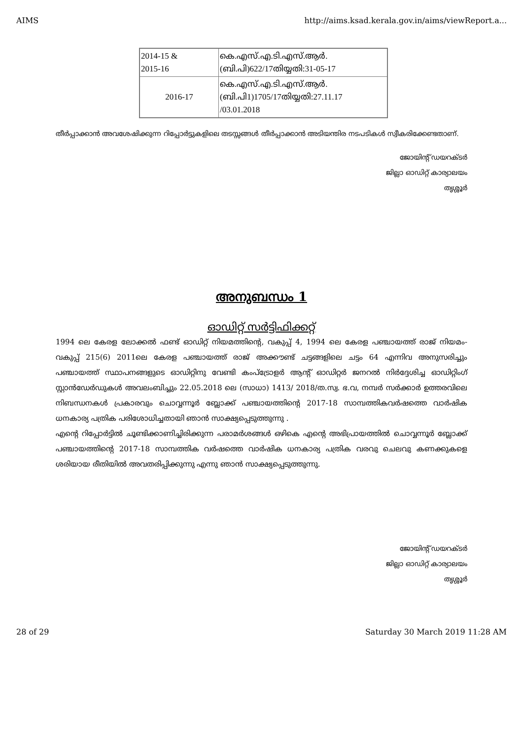AIMS http://aims.ksad.kerala.gov.in/aims/viewReport.a...
| 2014-15 & 2015-16 | കെ.എസ്.എ.ടി.എസ്.ആർ. (ബി.പി)622/17തിയ്യതി:31-05-17 |
| 2016-17 | കെ.എസ്.എ.ടി.എസ്.ആർ. (ബി.പി1)1705/17തിയ്യതി:27.11.17 /03.01.2018 |
തീർപ്പാക്കാൻ അവശേഷിക്കുന്ന റിപ്പോർട്ടുകളിലെ തടസ്സങ്ങൾ തീർപ്പാക്കാൻ അടിയന്തിര നടപടികൾ സ്വീകരിക്കേണ്ടതാണ്.
ജോയിന്റ് ഡയറക്ടർ
ജില്ലാ ഓഡിറ്റ് കാര്യാലയം
തൃശ്ശൂർ
അനുബന്ധം 1
ഓഡിറ്റ് സർട്ടിഫിക്കറ്റ്
1994 ലെ കേരള ലോക്കൽ ഫണ്ട് ഓഡിറ്റ് നിയമത്തിന്റെ, വകുപ്പ് 4, 1994 ലെ കേരള പഞ്ചായത്ത് രാജ് നിയമം- വകുപ്പ് 215(6) 2011ലെ കേരള പഞ്ചായത്ത് രാജ് അക്കൗണ്ട് ചട്ടങ്ങളിലെ ചട്ടം 64 എന്നിവ അനുസരിച്ചും പഞ്ചായത്ത് സ്ഥാപനങ്ങളുടെ ഓഡിറ്റിനു വേണ്ടി കംപ്ട്രോളർ ആന്റ് ഓഡിറ്റർ ജനറൽ നിർദ്ദേശിച്ച ഓഡിറ്റിംഗ് സ്റ്റാൻഡേർഡുകൾ അവലംബിച്ചും 22.05.2018 ലെ (സാധാ) 1413/ 2018/ത.സ്വ. ഭ.വ, നമ്പർ സർക്കാർ ഉത്തരവിലെ നിബന്ധനകൾ പ്രകാരവും ചൊവ്വന്നൂർ ബ്ലോക്ക് പഞ്ചായത്തിന്റെ 2017-18 സാമ്പത്തികവർഷത്തെ വാർഷിക ധനകാര്യ പത്രിക പരിശോധിച്ചതായി ഞാൻ സാക്ഷ്യപ്പെടുത്തുന്നു .
എന്റെ റിപ്പോർട്ടിൽ ചൂണ്ടിക്കാണിച്ചിരിക്കുന്ന പരാമർശങ്ങൾ ഒഴികെ എന്റെ അഭിപ്രായത്തിൽ ചൊവ്വന്നൂർ ബ്ലോക്ക് പഞ്ചായത്തിന്റെ 2017-18 സാമ്പത്തിക വർഷത്തെ വാർഷിക ധനകാര്യ പത്രിക വരവു ചെലവു കണക്കുകളെ ശരിയായ രീതിയിൽ അവതരിപ്പിക്കുന്നു എന്നു ഞാൻ സാക്ഷ്യപ്പെടുത്തുന്നു.
ജോയിന്റ് ഡയറക്ടർ
ജില്ലാ ഓഡിറ്റ് കാര്യാലയം
തൃശ്ശൂർ
28 of 29 Saturday 30 March 2019 11:28 AM